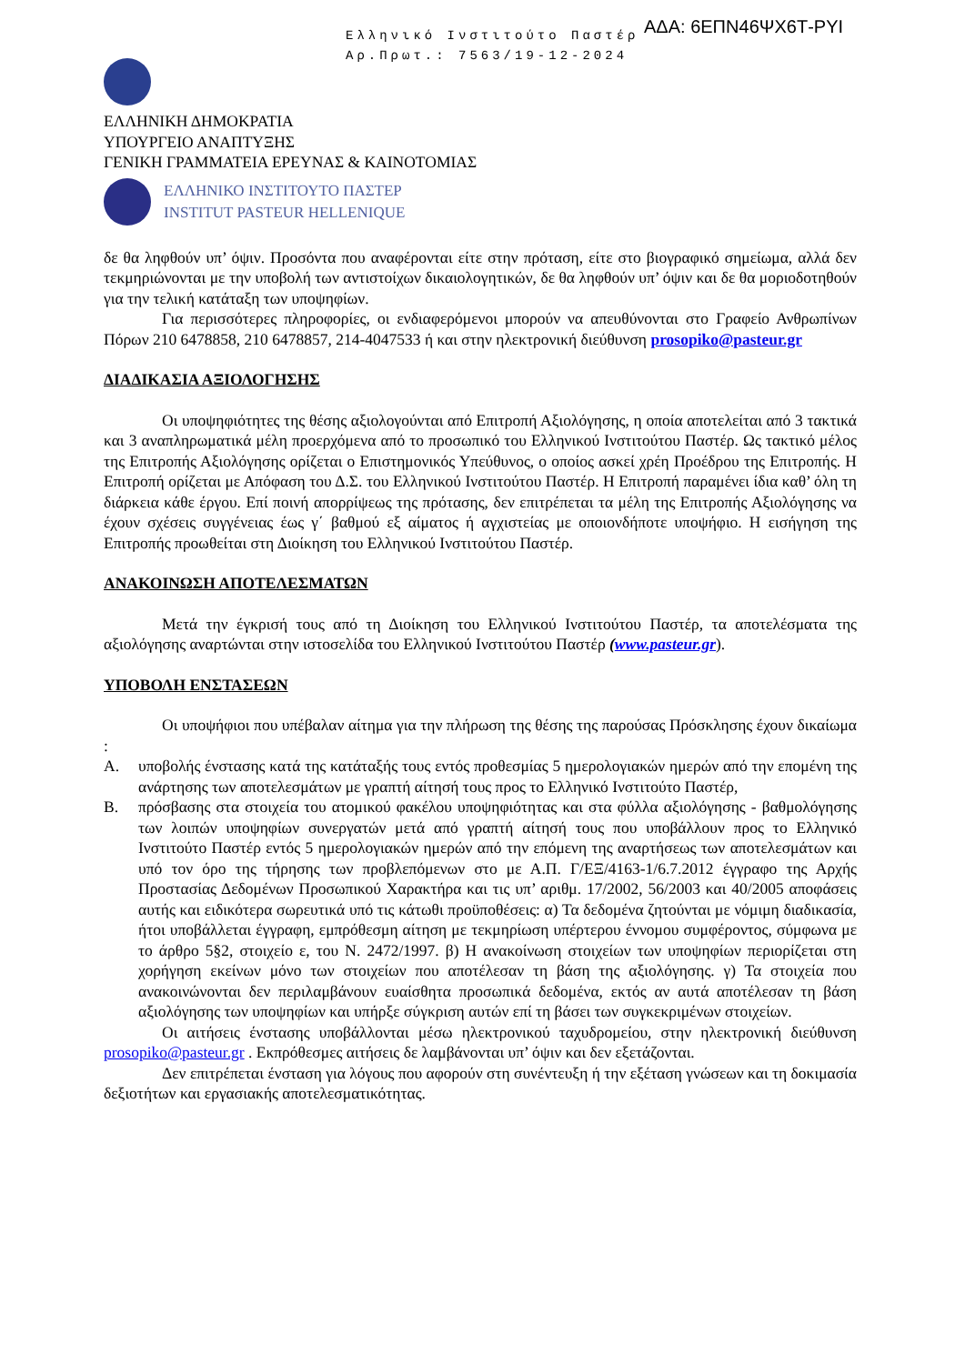Ελληνικό Ινστιτούτο Παστέρ
Αρ.Πρωτ.: 7563/19-12-2024
ΑΔΑ: 6ΕΠΝ46ΨΧ6Τ-ΡΥΙ
ΕΛΛΗΝΙΚΗ ΔΗΜΟΚΡΑΤΙΑ
ΥΠΟΥΡΓΕΙΟ ΑΝΑΠΤΥΞΗΣ
ΓΕΝΙΚΗ ΓΡΑΜΜΑΤΕΙΑ ΕΡΕΥΝΑΣ & ΚΑΙΝΟΤΟΜΙΑΣ
ΕΛΛΗΝΙΚΟ ΙΝΣΤΙΤΟΥΤΟ ΠΑΣΤΕΡ
INSTITUT PASTEUR HELLENIQUE
δε θα ληφθούν υπ’ όψιν. Προσόντα που αναφέρονται είτε στην πρόταση, είτε στο βιογραφικό σημείωμα, αλλά δεν τεκμηριώνονται με την υποβολή των αντιστοίχων δικαιολογητικών, δε θα ληφθούν υπ’ όψιν και δε θα μοριοδοτηθούν για την τελική κατάταξη των υποψηφίων.
Για περισσότερες πληροφορίες, οι ενδιαφερόμενοι μπορούν να απευθύνονται στο Γραφείο Ανθρωπίνων Πόρων 210 6478858, 210 6478857, 214-4047533 ή και στην ηλεκτρονική διεύθυνση prosopiko@pasteur.gr
ΔΙΑΔΙΚΑΣΙΑ ΑΞΙΟΛΟΓΗΣΗΣ
Οι υποψηφιότητες της θέσης αξιολογούνται από Επιτροπή Αξιολόγησης, η οποία αποτελείται από 3 τακτικά και 3 αναπληρωματικά μέλη προερχόμενα από το προσωπικό του Ελληνικού Ινστιτούτου Παστέρ. Ως τακτικό μέλος της Επιτροπής Αξιολόγησης ορίζεται ο Επιστημονικός Υπεύθυνος, ο οποίος ασκεί χρέη Προέδρου της Επιτροπής. Η Επιτροπή ορίζεται με Απόφαση του Δ.Σ. του Ελληνικού Ινστιτούτου Παστέρ. Η Επιτροπή παραμένει ίδια καθ’ όλη τη διάρκεια κάθε έργου. Επί ποινή απορρίψεως της πρότασης, δεν επιτρέπεται τα μέλη της Επιτροπής Αξιολόγησης να έχουν σχέσεις συγγένειας έως γ΄ βαθμού εξ αίματος ή αγχιστείας με οποιονδήποτε υποψήφιο. Η εισήγηση της Επιτροπής προωθείται στη Διοίκηση του Ελληνικού Ινστιτούτου Παστέρ.
ΑΝΑΚΟΙΝΩΣΗ ΑΠΟΤΕΛΕΣΜΑΤΩΝ
Μετά την έγκρισή τους από τη Διοίκηση του Ελληνικού Ινστιτούτου Παστέρ, τα αποτελέσματα της αξιολόγησης αναρτώνται στην ιστοσελίδα του Ελληνικού Ινστιτούτου Παστέρ (www.pasteur.gr).
ΥΠΟΒΟΛΗ ΕΝΣΤΑΣΕΩΝ
Οι υποψήφιοι που υπέβαλαν αίτημα για την πλήρωση της θέσης της παρούσας Πρόσκλησης έχουν δικαίωμα :
Α. υποβολής ένστασης κατά της κατάταξής τους εντός προθεσμίας 5 ημερολογιακών ημερών από την επομένη της ανάρτησης των αποτελεσμάτων με γραπτή αίτησή τους προς το Ελληνικό Ινστιτούτο Παστέρ,
Β. πρόσβασης στα στοιχεία του ατομικού φακέλου υποψηφιότητας και στα φύλλα αξιολόγησης - βαθμολόγησης των λοιπών υποψηφίων συνεργατών μετά από γραπτή αίτησή τους που υποβάλλουν προς το Ελληνικό Ινστιτούτο Παστέρ εντός 5 ημερολογιακών ημερών από την επόμενη της αναρτήσεως των αποτελεσμάτων και υπό τον όρο της τήρησης των προβλεπόμενων στο με Α.Π. Γ/ΕΞ/4163-1/6.7.2012 έγγραφο της Αρχής Προστασίας Δεδομένων Προσωπικού Χαρακτήρα και τις υπ’ αριθμ. 17/2002, 56/2003 και 40/2005 αποφάσεις αυτής και ειδικότερα σωρευτικά υπό τις κάτωθι προϋποθέσεις: α) Τα δεδομένα ζητούνται με νόμιμη διαδικασία, ήτοι υποβάλλεται έγγραφη, εμπρόθεσμη αίτηση με τεκμηρίωση υπέρτερου έννομου συμφέροντος, σύμφωνα με το άρθρο 5§2, στοιχείο ε, του Ν. 2472/1997. β) Η ανακοίνωση στοιχείων των υποψηφίων περιορίζεται στη χορήγηση εκείνων μόνο των στοιχείων που αποτέλεσαν τη βάση της αξιολόγησης. γ) Τα στοιχεία που ανακοινώνονται δεν περιλαμβάνουν ευαίσθητα προσωπικά δεδομένα, εκτός αν αυτά αποτέλεσαν τη βάση αξιολόγησης των υποψηφίων και υπήρξε σύγκριση αυτών επί τη βάσει των συγκεκριμένων στοιχείων.
Οι αιτήσεις ένστασης υποβάλλονται μέσω ηλεκτρονικού ταχυδρομείου, στην ηλεκτρονική διεύθυνση prosopiko@pasteur.gr . Εκπρόθεσμες αιτήσεις δε λαμβάνονται υπ’ όψιν και δεν εξετάζονται.
Δεν επιτρέπεται ένσταση για λόγους που αφορούν στη συνέντευξη ή την εξέταση γνώσεων και τη δοκιμασία δεξιοτήτων και εργασιακής αποτελεσματικότητας.